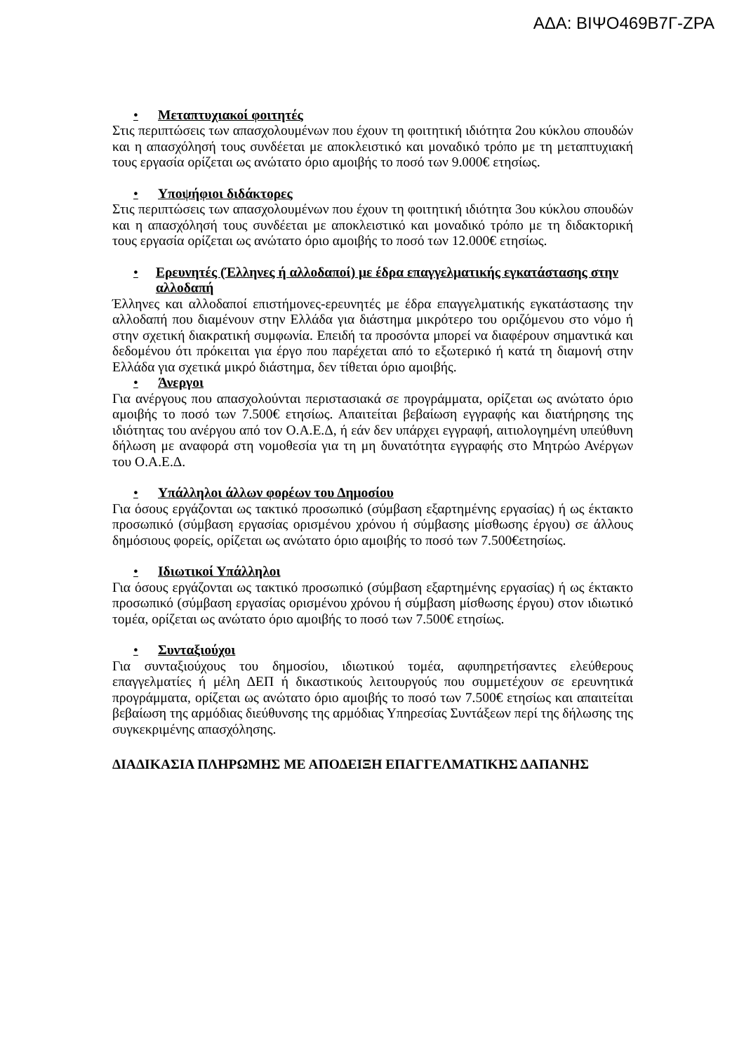ΑΔΑ: ΒΙΨΟ469Β7Γ-ΖΡΑ
• Μεταπτυχιακοί φοιτητές
Στις περιπτώσεις των απασχολουμένων που έχουν τη φοιτητική ιδιότητα 2ου κύκλου σπουδών και η απασχόλησή τους συνδέεται με αποκλειστικό και μοναδικό τρόπο με τη μεταπτυχιακή τους εργασία ορίζεται ως ανώτατο όριο αμοιβής το ποσό των 9.000€ ετησίως.
• Υποψήφιοι διδάκτορες
Στις περιπτώσεις των απασχολουμένων που έχουν τη φοιτητική ιδιότητα 3ου κύκλου σπουδών και η απασχόλησή τους συνδέεται με αποκλειστικό και μοναδικό τρόπο με τη διδακτορική τους εργασία ορίζεται ως ανώτατο όριο αμοιβής το ποσό των 12.000€ ετησίως.
• Ερευνητές (Έλληνες ή αλλοδαποί) με έδρα επαγγελματικής εγκατάστασης στην αλλοδαπή
Έλληνες και αλλοδαποί επιστήμονες-ερευνητές με έδρα επαγγελματικής εγκατάστασης την αλλοδαπή που διαμένουν στην Ελλάδα για διάστημα μικρότερο του οριζόμενου στο νόμο ή στην σχετική διακρατική συμφωνία. Επειδή τα προσόντα μπορεί να διαφέρουν σημαντικά και δεδομένου ότι πρόκειται για έργο που παρέχεται από το εξωτερικό ή κατά τη διαμονή στην Ελλάδα για σχετικά μικρό διάστημα, δεν τίθεται όριο αμοιβής.
• Άνεργοι
Για ανέργους που απασχολούνται περιστασιακά σε προγράμματα, ορίζεται ως ανώτατο όριο αμοιβής το ποσό των 7.500€ ετησίως. Απαιτείται βεβαίωση εγγραφής και διατήρησης της ιδιότητας του ανέργου από τον Ο.Α.Ε.Δ, ή εάν δεν υπάρχει εγγραφή, αιτιολογημένη υπεύθυνη δήλωση με αναφορά στη νομοθεσία για τη μη δυνατότητα εγγραφής στο Μητρώο Ανέργων του Ο.Α.Ε.Δ.
• Υπάλληλοι άλλων φορέων του Δημοσίου
Για όσους εργάζονται ως τακτικό προσωπικό (σύμβαση εξαρτημένης εργασίας) ή ως έκτακτο προσωπικό (σύμβαση εργασίας ορισμένου χρόνου ή σύμβασης μίσθωσης έργου) σε άλλους δημόσιους φορείς, ορίζεται ως ανώτατο όριο αμοιβής το ποσό των 7.500€ετησίως.
• Ιδιωτικοί Υπάλληλοι
Για όσους εργάζονται ως τακτικό προσωπικό (σύμβαση εξαρτημένης εργασίας) ή ως έκτακτο προσωπικό (σύμβαση εργασίας ορισμένου χρόνου ή σύμβαση μίσθωσης έργου) στον ιδιωτικό τομέα, ορίζεται ως ανώτατο όριο αμοιβής το ποσό των 7.500€ ετησίως.
• Συνταξιούχοι
Για συνταξιούχους του δημοσίου, ιδιωτικού τομέα, αφυπηρετήσαντες ελεύθερους επαγγελματίες ή μέλη ΔΕΠ ή δικαστικούς λειτουργούς που συμμετέχουν σε ερευνητικά προγράμματα, ορίζεται ως ανώτατο όριο αμοιβής το ποσό των 7.500€ ετησίως και απαιτείται βεβαίωση της αρμόδιας διεύθυνσης της αρμόδιας Υπηρεσίας Συντάξεων περί της δήλωσης της συγκεκριμένης απασχόλησης.
ΔΙΑΔΙΚΑΣΙΑ ΠΛΗΡΩΜΗΣ ΜΕ ΑΠΟΔΕΙΞΗ ΕΠΑΓΓΕΛΜΑΤΙΚΗΣ ΔΑΠΑΝΗΣ